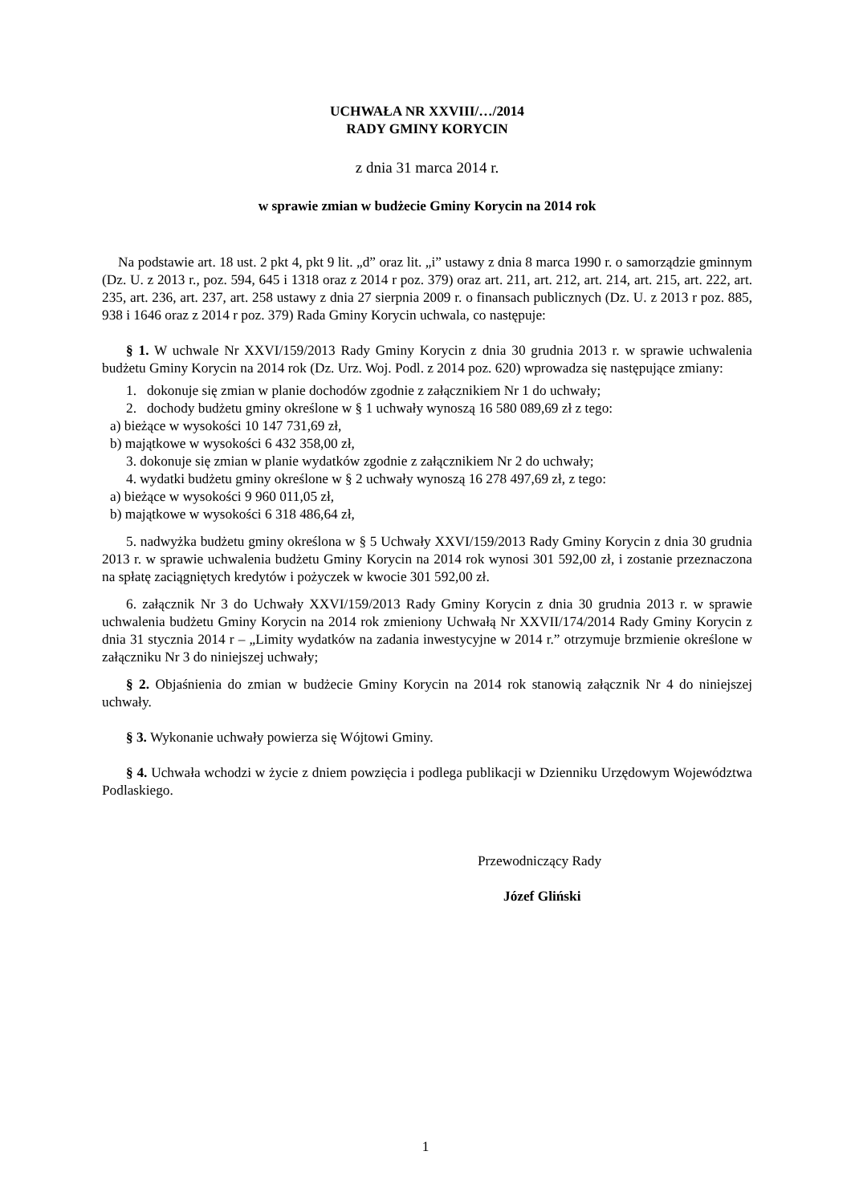UCHWAŁA NR XXVIII/…/2014
RADY GMINY KORYCIN
z dnia 31 marca 2014 r.
w sprawie zmian w budżecie Gminy Korycin na 2014 rok
Na podstawie art. 18 ust. 2 pkt 4, pkt 9 lit. „d” oraz lit. „i” ustawy z dnia 8 marca 1990 r. o samorządzie gminnym (Dz. U. z 2013 r., poz. 594, 645 i 1318 oraz z 2014 r poz. 379) oraz art. 211, art. 212, art. 214, art. 215, art. 222, art. 235, art. 236, art. 237, art. 258 ustawy z dnia 27 sierpnia 2009 r. o finansach publicznych (Dz. U. z 2013 r poz. 885, 938 i 1646 oraz z 2014 r poz. 379) Rada Gminy Korycin uchwala, co następuje:
§ 1. W uchwale Nr XXVI/159/2013 Rady Gminy Korycin z dnia 30 grudnia 2013 r. w sprawie uchwalenia budżetu Gminy Korycin na 2014 rok (Dz. Urz. Woj. Podl. z 2014 poz. 620) wprowadza się następujące zmiany:
1. dokonuje się zmian w planie dochodów zgodnie z załącznikiem Nr 1 do uchwały;
2. dochody budżetu gminy określone w § 1 uchwały wynoszą 16 580 089,69 zł z tego:
a) bieżące w wysokości 10 147 731,69 zł,
b) majątkowe w wysokości 6 432 358,00 zł,
3. dokonuje się zmian w planie wydatków zgodnie z załącznikiem Nr 2 do uchwały;
4. wydatki budżetu gminy określone w § 2 uchwały wynoszą 16 278 497,69 zł, z tego:
a) bieżące w wysokości 9 960 011,05 zł,
b) majątkowe w wysokości 6 318 486,64 zł,
5. nadwyżka budżetu gminy określona w § 5 Uchwały XXVI/159/2013 Rady Gminy Korycin z dnia 30 grudnia 2013 r. w sprawie uchwalenia budżetu Gminy Korycin na 2014 rok wynosi 301 592,00 zł, i zostanie przeznaczona na spłatę zaciągniętych kredytów i pożyczek w kwocie 301 592,00 zł.
6. załącznik Nr 3 do Uchwały XXVI/159/2013 Rady Gminy Korycin z dnia 30 grudnia 2013 r. w sprawie uchwalenia budżetu Gminy Korycin na 2014 rok zmieniony Uchwałą Nr XXVII/174/2014 Rady Gminy Korycin z dnia 31 stycznia 2014 r – „Limity wydatków na zadania inwestycyjne w 2014 r.” otrzymuje brzmienie określone w załączniku Nr 3 do niniejszej uchwały;
§ 2. Objaśnienia do zmian w budżecie Gminy Korycin na 2014 rok stanowią załącznik Nr 4 do niniejszej uchwały.
§ 3. Wykonanie uchwały powierza się Wójtowi Gminy.
§ 4. Uchwała wchodzi w życie z dniem powzięcia i podlega publikacji w Dzienniku Urzędowym Województwa Podlaskiego.
Przewodniczący Rady
Józef Gliński
1